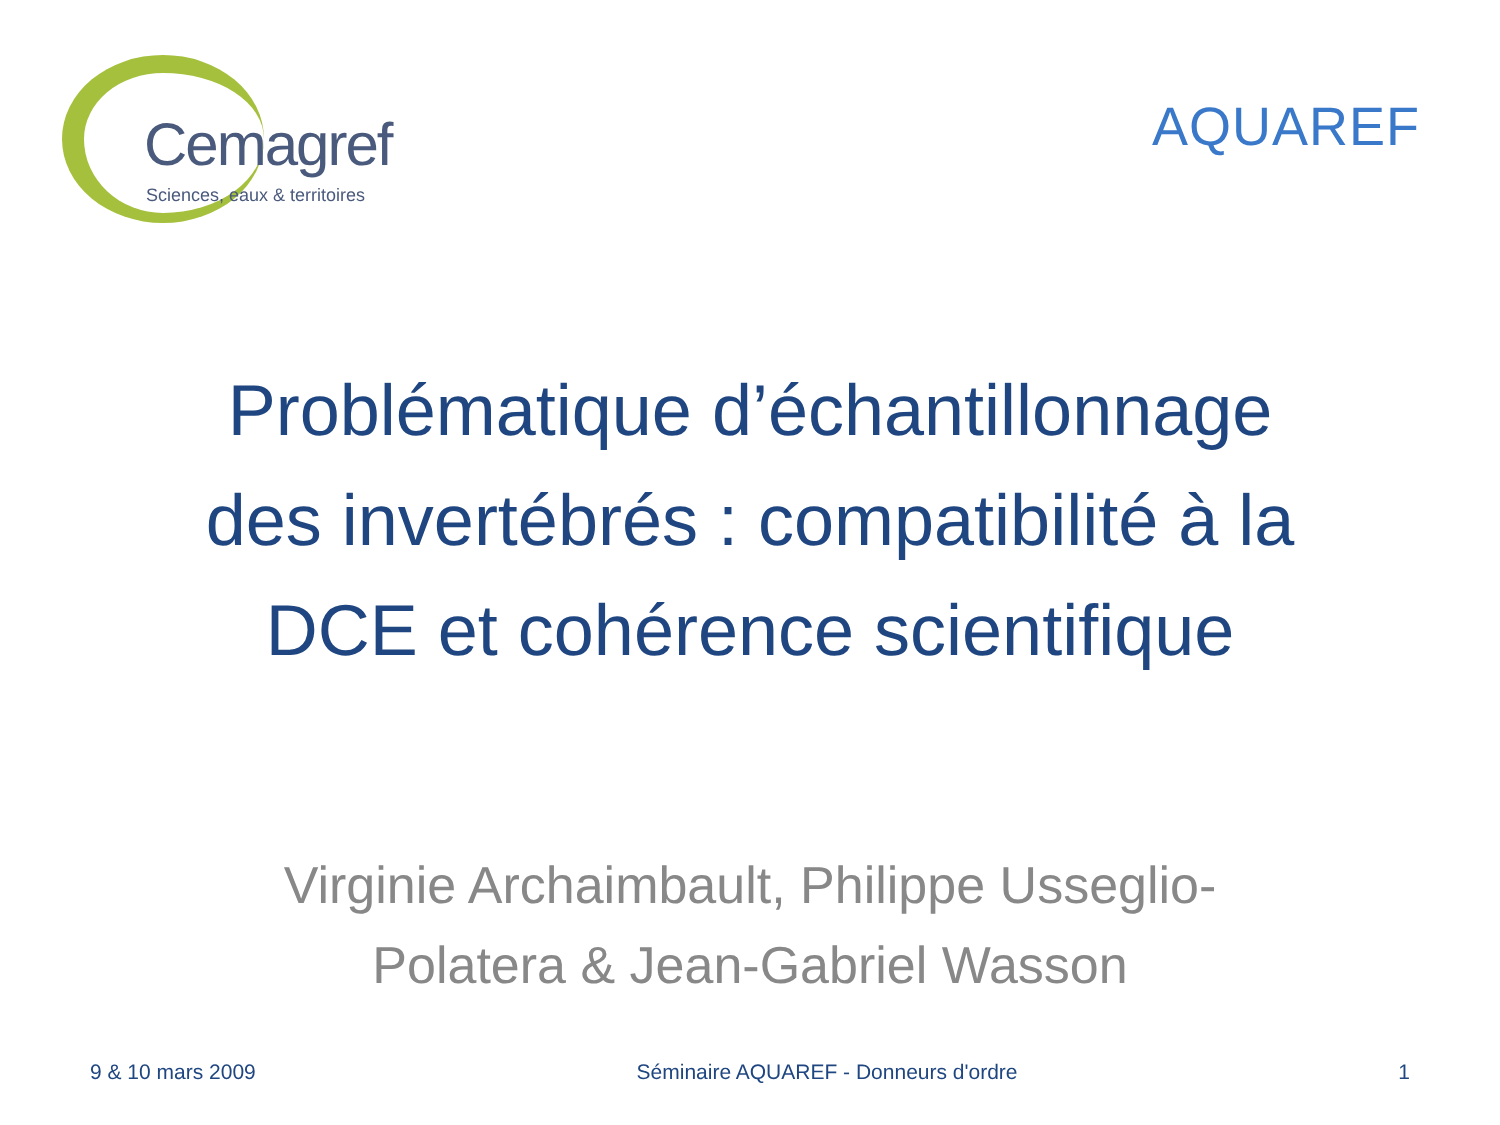Cemagref
Sciences, eaux & territoires
AQUAREF
Problématique d’échantillonnage
des invertébrés : compatibilité à la
DCE et cohérence scientifique
Virginie Archaimbault, Philippe Usseglio-
Polatera & Jean-Gabriel Wasson
9 & 10 mars 2009 Séminaire AQUAREF - Donneurs d'ordre 1